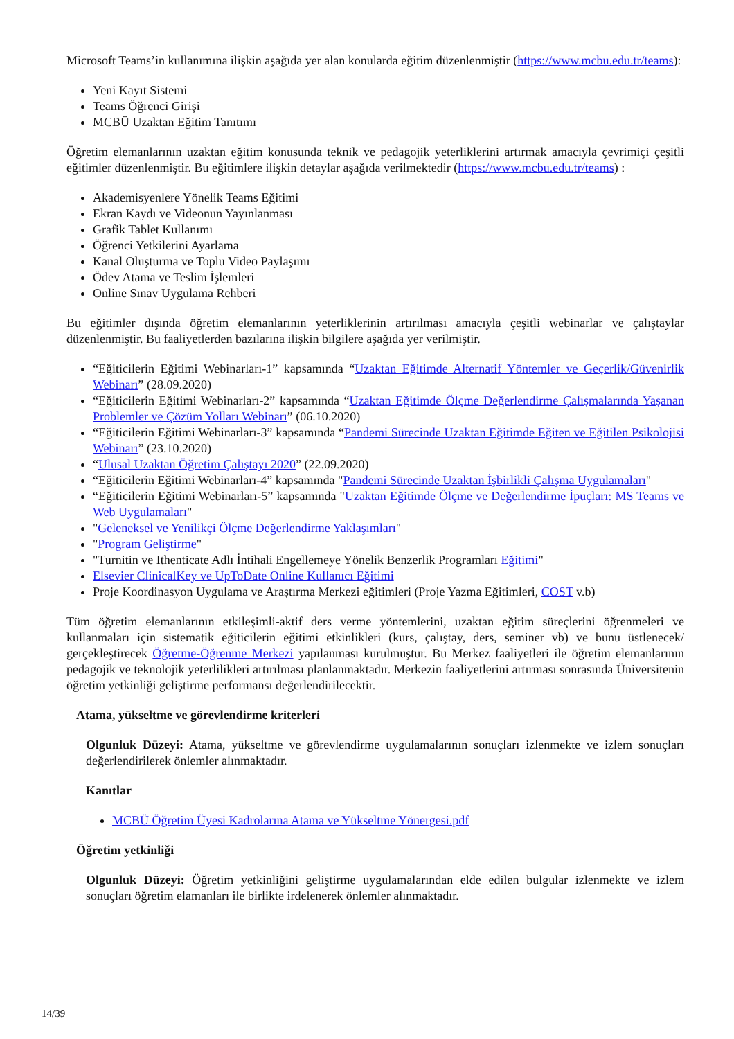Microsoft Teams’in kullanımına ilişkin aşağıda yer alan konularda eğitim düzenlenmiştir (https://www.mcbu.edu.tr/teams):
Yeni Kayıt Sistemi
Teams Öğrenci Girişi
MCBÜ Uzaktan Eğitim Tanıtımı
Öğretim elemanlarının uzaktan eğitim konusunda teknik ve pedagojik yeterliklerini artırmak amacıyla çevrimiçi çeşitli eğitimler düzenlenmiştir. Bu eğitimlere ilişkin detaylar aşağıda verilmektedir (https://www.mcbu.edu.tr/teams) :
Akademisyenlere Yönelik Teams Eğitimi
Ekran Kaydı ve Videonun Yayınlanması
Grafik Tablet Kullanımı
Öğrenci Yetkilerini Ayarlama
Kanal Oluşturma ve Toplu Video Paylaşımı
Ödev Atama ve Teslim İşlemleri
Online Sınav Uygulama Rehberi
Bu eğitimler dışında öğretim elemanlarının yeterliklerinin artırılması amacıyla çeşitli webinarlar ve çalıştaylar düzenlenmiştir. Bu faaliyetlerden bazılarına ilişkin bilgilere aşağıda yer verilmiştir.
“Eğiticilerin Eğitimi Webinarları-1” kapsamında “Uzaktan Eğitimde Alternatif Yöntemler ve Geçerlik/Güvenirlik Webinarı” (28.09.2020)
“Eğiticilerin Eğitimi Webinarları-2” kapsamında “Uzaktan Eğitimde Ölçme Değerlendirme Çalışmalarında Yaşanan Problemler ve Çözüm Yolları Webinarı” (06.10.2020)
“Eğiticilerin Eğitimi Webinarları-3” kapsamında “Pandemi Sürecinde Uzaktan Eğitimde Eğiten ve Eğitilen Psikolojisi Webinarı” (23.10.2020)
“Ulusal Uzaktan Öğretim Çalıştayı 2020” (22.09.2020)
“Eğiticilerin Eğitimi Webinarları-4” kapsamında "Pandemi Sürecinde Uzaktan İşbirlikli Çalışma Uygulamaları"
“Eğiticilerin Eğitimi Webinarları-5” kapsamında "Uzaktan Eğitimde Ölçme ve Değerlendirme İpuçları: MS Teams ve Web Uygulamaları"
"Geleneksel ve Yenilikçi Ölçme Değerlendirme Yaklaşımları"
"Program Geliştirme"
"Turnitin ve Ithenticate Adlı İntihali Engellemeye Yönelik Benzerlik Programları Eğitimi"
Elsevier ClinicalKey ve UpToDate Online Kullanıcı Eğitimi
Proje Koordinasyon Uygulama ve Araştırma Merkezi eğitimleri (Proje Yazma Eğitimleri, COST v.b)
Tüm öğretim elemanlarının etkileşimli-aktif ders verme yöntemlerini, uzaktan eğitim süreçlerini öğrenmeleri ve kullanmaları için sistematik eğiticilerin eğitimi etkinlikleri (kurs, çalıştay, ders, seminer vb) ve bunu üstlenecek/ gerçekleştirecek Öğretme-Öğrenme Merkezi yapılanması kurulmuştur. Bu Merkez faaliyetleri ile öğretim elemanlarının pedagojik ve teknolojik yeterlilikleri artırılması planlanmaktadır. Merkezin faaliyetlerini artırması sonrasında Üniversitenin öğretim yetkinliği geliştirme performansı değerlendirilecektir.
Atama, yükseltme ve görevlendirme kriterleri
Olgunluk Düzeyi: Atama, yükseltme ve görevlendirme uygulamalarının sonuçları izlenmekte ve izlem sonuçları değerlendirilerek önlemler alınmaktadır.
Kanıtlar
MCBÜ Öğretim Üyesi Kadrolarına Atama ve Yükseltme Yönergesi.pdf
Öğretim yetkinliği
Olgunluk Düzeyi: Öğretim yetkinliğini geliştirme uygulamalarından elde edilen bulgular izlenmekte ve izlem sonuçları öğretim elamanları ile birlikte irdelenerek önlemler alınmaktadır.
14/39